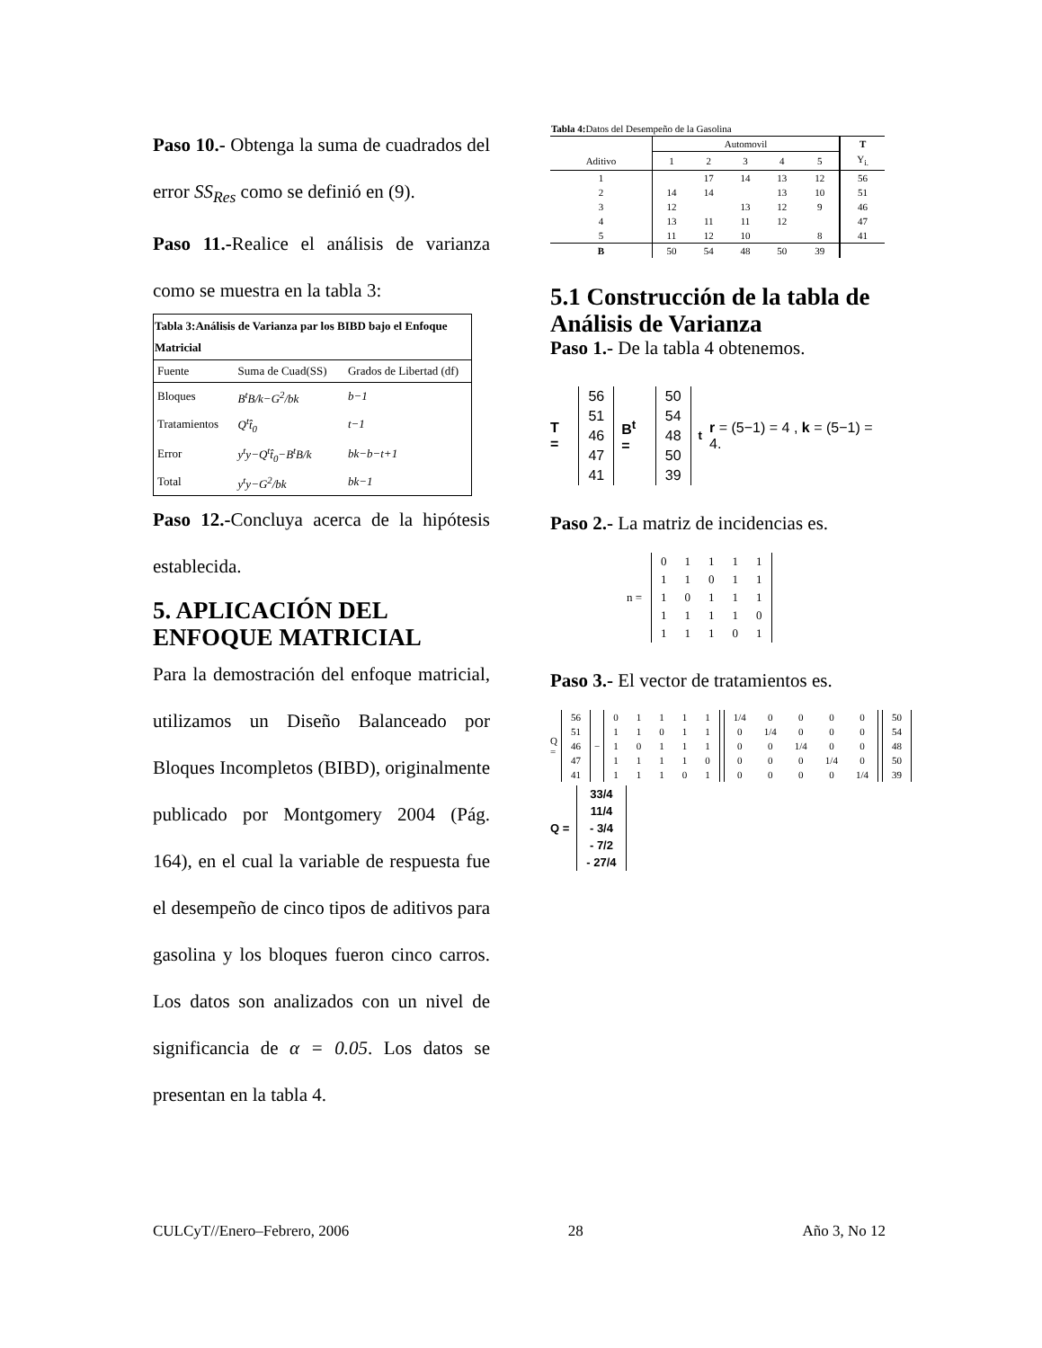Paso 10.- Obtenga la suma de cuadrados del error SS<sub>Res</sub> como se definió en (9).
Paso 11.-Realice el análisis de varianza como se muestra en la tabla 3:
| Tabla 3:Análisis de Varianza par los BIBD bajo el Enfoque Matricial | | |
| --- | --- | --- |
| Fuente | Suma de Cuad(SS) | Grados de Libertad (df) |
| Bloques | B<sup>t</sup>B/k−G<sup>2</sup>/bk | b−1 |
| Tratamientos | Q<sup>t</sup>t̂<sub>0</sub> | t−1 |
| Error | y<sup>t</sup>y−Q<sup>t</sup>t̂<sub>0</sub>−B<sup>t</sup>B/k | bk−b−t+1 |
| Total | y<sup>t</sup>y−G<sup>2</sup>/bk | bk−1 |
Paso 12.-Concluya acerca de la hipótesis establecida.
5. APLICACIÓN DEL ENFOQUE MATRICIAL
Para la demostración del enfoque matricial, utilizamos un Diseño Balanceado por Bloques Incompletos (BIBD), originalmente publicado por Montgomery 2004 (Pág. 164), en el cual la variable de respuesta fue el desempeño de cinco tipos de aditivos para gasolina y los bloques fueron cinco carros. Los datos son analizados con un nivel de significancia de α = 0.05. Los datos se presentan en la tabla 4.
| Tabla 4: Datos del Desempeño de la Gasolina | | | | | | |
| | Automovil | | | | | T |
| Aditivo | 1 | 2 | 3 | 4 | 5 | Y<sub>i.</sub> |
| 1 | | 17 | 14 | 13 | 12 | 56 |
| 2 | 14 | 14 | | 13 | 10 | 51 |
| 3 | 12 | | 13 | 12 | 9 | 46 |
| 4 | 13 | 11 | 11 | 12 | | 47 |
| 5 | 11 | 12 | 10 | | 8 | 41 |
| B | 50 | 54 | 48 | 50 | 39 | |
5.1 Construcción de la tabla de Análisis de Varianza
Paso 1.- De la tabla 4 obtenemos.
T =
| 56 |
| 51 |
| 46 |
| 47 |
| 41 |
B<sup>t</sup> =
| 50 |
| 54 |
| 48 |
| 50 |
| 39 |
<sup>t</sup> r = (5−1) = 4 , k = (5−1) = 4.
Paso 2.- La matriz de incidencias es.
n =
| 0 | 1 | 1 | 1 | 1 |
| 1 | 1 | 0 | 1 | 1 |
| 1 | 0 | 1 | 1 | 1 |
| 1 | 1 | 1 | 1 | 0 |
| 1 | 1 | 1 | 0 | 1 |
Paso 3.- El vector de tratamientos es.
Q =
| 56 |
| 51 |
| 46 |
| 47 |
| 41 |
−
| 0 | 1 | 1 | 1 | 1 |
| 1 | 1 | 0 | 1 | 1 |
| 1 | 0 | 1 | 1 | 1 |
| 1 | 1 | 1 | 1 | 0 |
| 1 | 1 | 1 | 0 | 1 |
| 1/4 | 0 | 0 | 0 | 0 |
| 0 | 1/4 | 0 | 0 | 0 |
| 0 | 0 | 1/4 | 0 | 0 |
| 0 | 0 | 0 | 1/4 | 0 |
| 0 | 0 | 0 | 0 | 1/4 |
| 50 |
| 54 |
| 48 |
| 50 |
| 39 |
Q =
| 33/4 |
| 11/4 |
| - 3/4 |
| - 7/2 |
| - 27/4 |
CULCyT//Enero–Febrero, 2006 28 Año 3, No 12